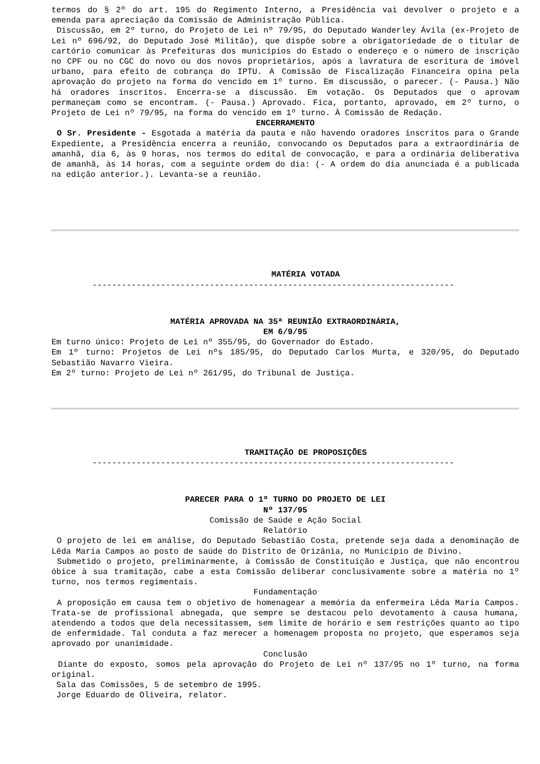termos do § 2º do art. 195 do Regimento Interno, a Presidência vai devolver o projeto e a emenda para apreciação da Comissão de Administração Pública.
Discussão, em 2º turno, do Projeto de Lei nº 79/95, do Deputado Wanderley Ávila (ex-Projeto de Lei nº 696/92, do Deputado José Militão), que dispõe sobre a obrigatoriedade de o titular de cartório comunicar às Prefeituras dos municípios do Estado o endereço e o número de inscrição no CPF ou no CGC do novo ou dos novos proprietários, após a lavratura de escritura de imóvel urbano, para efeito de cobrança do IPTU. A Comissão de Fiscalização Financeira opina pela aprovação do projeto na forma do vencido em 1º turno. Em discussão, o parecer. (- Pausa.) Não há oradores inscritos. Encerra-se a discussão. Em votação. Os Deputados que o aprovam permaneçam como se encontram. (- Pausa.) Aprovado. Fica, portanto, aprovado, em 2º turno, o Projeto de Lei nº 79/95, na forma do vencido em 1º turno. À Comissão de Redação.
ENCERRAMENTO
O Sr. Presidente - Esgotada a matéria da pauta e não havendo oradores inscritos para o Grande Expediente, a Presidência encerra a reunião, convocando os Deputados para a extraordinária de amanhã, dia 6, às 9 horas, nos termos do edital de convocação, e para a ordinária deliberativa de amanhã, às 14 horas, com a seguinte ordem do dia: (- A ordem do dia anunciada é a publicada na edição anterior.). Levanta-se a reunião.
MATÉRIA VOTADA
--------------------------------------------------------------------------
MATÉRIA APROVADA NA 35ª REUNIÃO EXTRAORDINÁRIA,
EM 6/9/95
Em turno único: Projeto de Lei nº 355/95, do Governador do Estado.
Em 1º turno: Projetos de Lei nºs 185/95, do Deputado Carlos Murta, e 320/95, do Deputado Sebastião Navarro Vieira.
Em 2º turno: Projeto de Lei nº 261/95, do Tribunal de Justiça.
TRAMITAÇÃO DE PROPOSIÇÕES
--------------------------------------------------------------------------
PARECER PARA O 1º TURNO DO PROJETO DE LEI
Nº 137/95
Comissão de Saúde e Ação Social
Relatório
O projeto de lei em análise, do Deputado Sebastião Costa, pretende seja dada a denominação de Lêda Maria Campos ao posto de saúde do Distrito de Orizânia, no Município de Divino.
Submetido o projeto, preliminarmente, à Comissão de Constituição e Justiça, que não encontrou óbice à sua tramitação, cabe a esta Comissão deliberar conclusivamente sobre a matéria no 1º turno, nos termos regimentais.
Fundamentação
A proposição em causa tem o objetivo de homenagear a memória da enfermeira Lêda Maria Campos. Trata-se de profissional abnegada, que sempre se destacou pelo devotamento à causa humana, atendendo a todos que dela necessitassem, sem limite de horário e sem restrições quanto ao tipo de enfermidade. Tal conduta a faz merecer a homenagem proposta no projeto, que esperamos seja aprovado por unanimidade.
Conclusão
Diante do exposto, somos pela aprovação do Projeto de Lei nº 137/95 no 1º turno, na forma original.
Sala das Comissões, 5 de setembro de 1995.
Jorge Eduardo de Oliveira, relator.